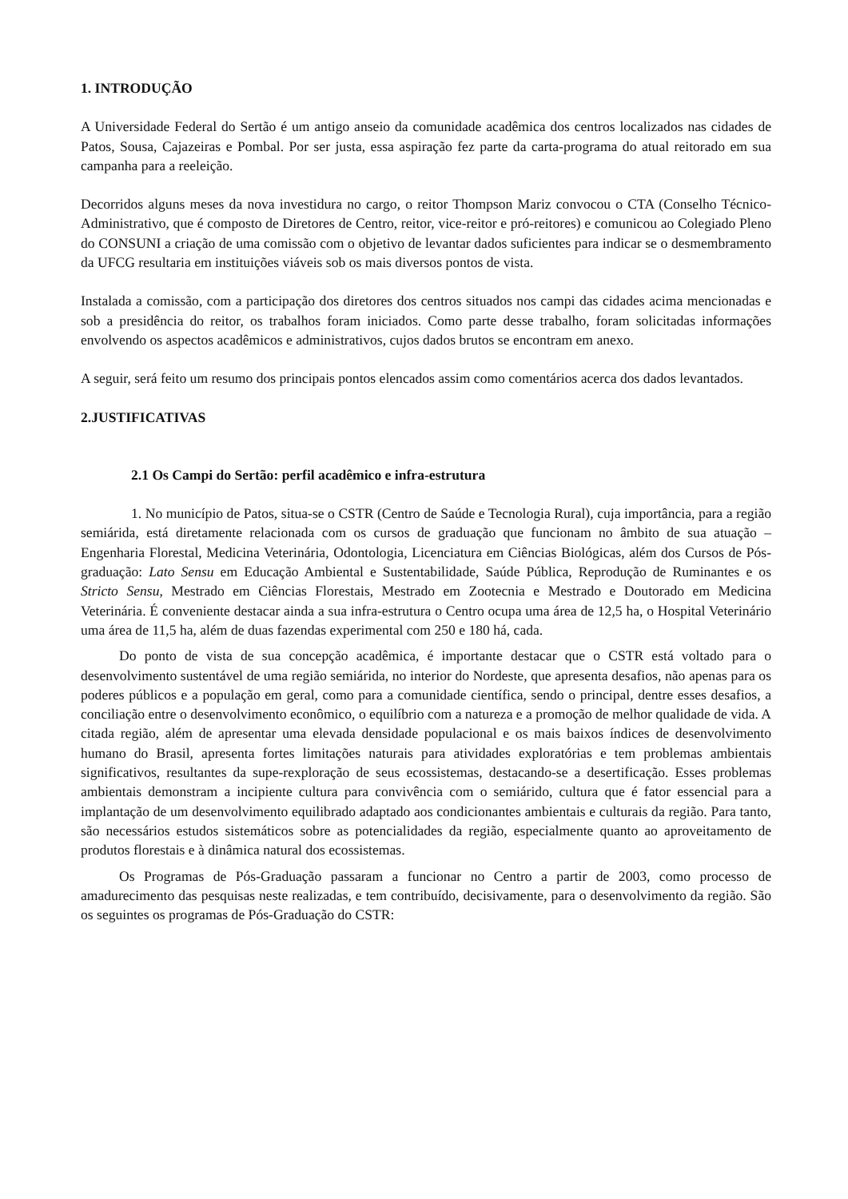1. INTRODUÇÃO
A Universidade Federal do Sertão é um antigo anseio da comunidade acadêmica dos centros localizados nas cidades de Patos, Sousa, Cajazeiras e Pombal. Por ser justa, essa aspiração fez parte da carta-programa do atual reitorado em sua campanha para a reeleição.
Decorridos alguns meses da nova investidura no cargo, o reitor Thompson Mariz convocou o CTA (Conselho Técnico-Administrativo, que é composto de Diretores de Centro, reitor, vice-reitor e pró-reitores) e comunicou ao Colegiado Pleno do CONSUNI a criação de uma comissão com o objetivo de levantar dados suficientes para indicar se o desmembramento da UFCG resultaria em instituições viáveis sob os mais diversos pontos de vista.
Instalada a comissão, com a participação dos diretores dos centros situados nos campi das cidades acima mencionadas e sob a presidência do reitor, os trabalhos foram iniciados. Como parte desse trabalho, foram solicitadas informações envolvendo os aspectos acadêmicos e administrativos, cujos dados brutos se encontram em anexo.
A seguir, será feito um resumo dos principais pontos elencados assim como comentários acerca dos dados levantados.
2.JUSTIFICATIVAS
2.1 Os Campi do Sertão: perfil acadêmico e infra-estrutura
1. No município de Patos, situa-se o CSTR (Centro de Saúde e Tecnologia Rural), cuja importância, para a região semiárida, está diretamente relacionada com os cursos de graduação que funcionam no âmbito de sua atuação – Engenharia Florestal, Medicina Veterinária, Odontologia, Licenciatura em Ciências Biológicas, além dos Cursos de Pós-graduação: Lato Sensu em Educação Ambiental e Sustentabilidade, Saúde Pública, Reprodução de Ruminantes e os Stricto Sensu, Mestrado em Ciências Florestais, Mestrado em Zootecnia e Mestrado e Doutorado em Medicina Veterinária. É conveniente destacar ainda a sua infra-estrutura o Centro ocupa uma área de 12,5 ha, o Hospital Veterinário uma área de 11,5 ha, além de duas fazendas experimental com 250 e 180 há, cada.
Do ponto de vista de sua concepção acadêmica, é importante destacar que o CSTR está voltado para o desenvolvimento sustentável de uma região semiárida, no interior do Nordeste, que apresenta desafios, não apenas para os poderes públicos e a população em geral, como para a comunidade científica, sendo o principal, dentre esses desafios, a conciliação entre o desenvolvimento econômico, o equilíbrio com a natureza e a promoção de melhor qualidade de vida. A citada região, além de apresentar uma elevada densidade populacional e os mais baixos índices de desenvolvimento humano do Brasil, apresenta fortes limitações naturais para atividades exploratórias e tem problemas ambientais significativos, resultantes da supe-rexploração de seus ecossistemas, destacando-se a desertificação. Esses problemas ambientais demonstram a incipiente cultura para convivência com o semiárido, cultura que é fator essencial para a implantação de um desenvolvimento equilibrado adaptado aos condicionantes ambientais e culturais da região. Para tanto, são necessários estudos sistemáticos sobre as potencialidades da região, especialmente quanto ao aproveitamento de produtos florestais e à dinâmica natural dos ecossistemas.
Os Programas de Pós-Graduação passaram a funcionar no Centro a partir de 2003, como processo de amadurecimento das pesquisas neste realizadas, e tem contribuído, decisivamente, para o desenvolvimento da região. São os seguintes os programas de Pós-Graduação do CSTR: